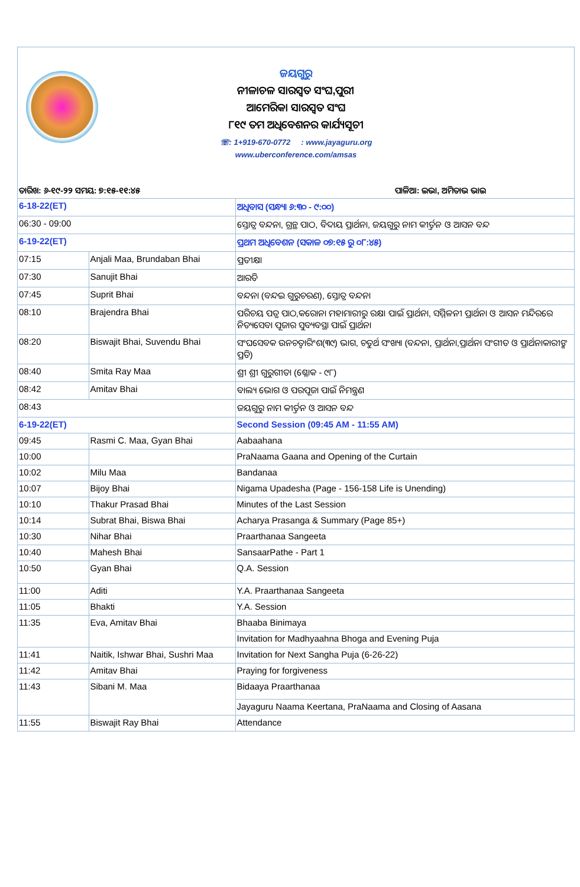ଜୟଗୁରୁ
ନୀଳାଚଳ ସାରସ୍ୱତ ସଂଘ,ପୁରୀ
ଆମେରିକା ସାରସ୍ୱତ ସଂଘ
୮୧୯ ତମ ଅଧିବେଶନର କାର୍ଯ୍ୟସୂଚୀ
☏: 1+919-670-0772 : www.jayaguru.org
www.uberconference.com/amsas
ତାରିଖ: ୬-୧୯-୨୨ ସମୟ: ୭:୧୫-୧୧:୪୫ ପାଳିଆ: ଇଭା, ଅମିତାଭ ଭାଇ
| 6-18-22(ET) | | ଅଧିବାସ (ସନ୍ଧ୍ୟା ୬:୩୦ - ୯:୦୦) |
| 06:30 - 09:00 | | ସ୍ତୋତ୍ର ବନ୍ଦନା, ଗ୍ରନ୍ଥ ପାଠ, ବିଦାୟ ପ୍ରାର୍ଥନା, ଜୟଗୁରୁ ନାମ କୀର୍ତ୍ତନ ଓ ଆସନ ବନ୍ଦ |
| 6-19-22(ET) | | ପ୍ରଥମ ଅଧିବେଶନ (ସକାଳ ୦୭:୧୫ ରୁ ୦୮:୪୫) |
| 07:15 | Anjali Maa, Brundaban Bhai | ପ୍ରତୀକ୍ଷା |
| 07:30 | Sanujit Bhai | ଆରତି |
| 07:45 | Suprit Bhai | ବନ୍ଦନା (ବନ୍ଦଇ ଗୁରୁଚରଣ), ସ୍ତୋତ୍ର ବନ୍ଦନା |
| 08:10 | Brajendra Bhai | ପରିଚୟ ପତ୍ର ପାଠ,କରୋନା ମହାମାରୀରୁ ରକ୍ଷା ପାଇଁ ପ୍ରାର୍ଥନା, ସମ୍ମିଳନୀ ପ୍ରାର୍ଥନା ଓ ଆସନ ମନ୍ଦିରରେ ନିତ୍ୟସେବା ପୂଜାର ସୁବ୍ୟବସ୍ଥା ପାଇଁ ପ୍ରାର୍ଥନା |
| 08:20 | Biswajit Bhai, Suvendu Bhai | ସଂଘସେବକ ଉନଚତ୍ୱାରିଂଶ(୩୯) ଭାଗ, ଚତୁର୍ଥ ସଂଖ୍ୟା (ବନ୍ଦନା, ପ୍ରାର୍ଥନା,ପ୍ରାର୍ଥନା ସଂଗୀତ ଓ ପ୍ରାର୍ଥନାକାରୀଙ୍କ ପ୍ରତି) |
| 08:40 | Smita Ray Maa | ଶ୍ରୀ ଶ୍ରୀ ଗୁରୁଗୀତା (ଶ୍ଳୋକ - ୯୮) |
| 08:42 | Amitav Bhai | ବାଲ୍ୟ ଭୋଗ ଓ ପରପୂଜା ପାଇଁ ନିମନ୍ତ୍ରଣ |
| 08:43 | | ଜୟଗୁରୁ ନାମ କୀର୍ତ୍ତନ ଓ ଆସନ ବନ୍ଦ |
| 6-19-22(ET) | | Second Session (09:45 AM - 11:55 AM) |
| 09:45 | Rasmi C. Maa, Gyan Bhai | Aabaahana |
| 10:00 | | PraNaama Gaana and Opening of the Curtain |
| 10:02 | Milu Maa | Bandanaa |
| 10:07 | Bijoy Bhai | Nigama Upadesha (Page - 156-158 Life is Unending) |
| 10:10 | Thakur Prasad Bhai | Minutes of the Last Session |
| 10:14 | Subrat Bhai, Biswa Bhai | Acharya Prasanga & Summary (Page 85+) |
| 10:30 | Nihar Bhai | Praarthanaa Sangeeta |
| 10:40 | Mahesh Bhai | SansaarPathe - Part 1 |
| 10:50 | Gyan Bhai | Q.A. Session |
| 11:00 | Aditi | Y.A. Praarthanaa Sangeeta |
| 11:05 | Bhakti | Y.A. Session |
| 11:35 | Eva, Amitav Bhai | Bhaaba Binimaya |
| | | Invitation for Madhyaahna Bhoga and Evening Puja |
| 11:41 | Naitik, Ishwar Bhai, Sushri Maa | Invitation for Next Sangha Puja (6-26-22) |
| 11:42 | Amitav Bhai | Praying for forgiveness |
| 11:43 | Sibani M. Maa | Bidaaya Praarthanaa |
| | | Jayaguru Naama Keertana, PraNaama and Closing of Aasana |
| 11:55 | Biswajit Ray Bhai | Attendance |